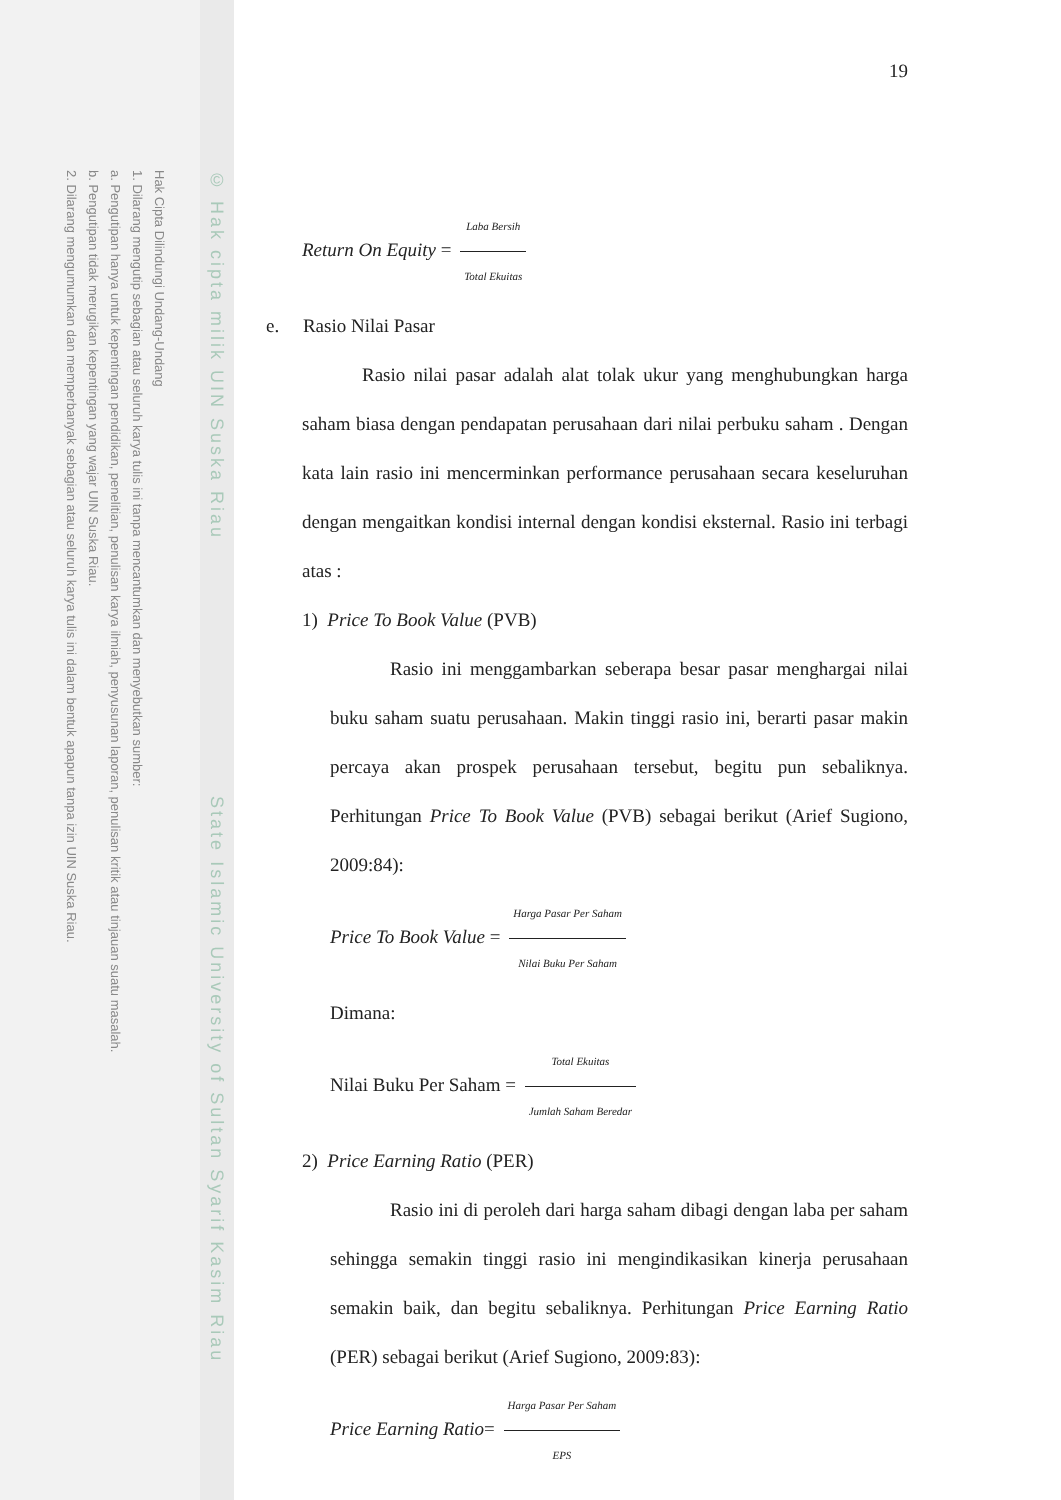Hak Cipta Dilindungi Undang-Undang
1. Dilarang mengutip sebagian atau seluruh karya tulis ini tanpa mencantumkan dan menyebutkan sumber:
a. Pengutipan hanya untuk kepentingan pendidikan, penelitian, penulisan karya ilmiah, penyusunan laporan, penulisan kritik atau tinjauan suatu masalah.
b. Pengutipan tidak merugikan kepentingan yang wajar UIN Suska Riau.
2. Dilarang mengumumkan dan memperbanyak sebagian atau seluruh karya tulis ini dalam bentuk apapun tanpa izin UIN Suska Riau.
© Hak cipta milik UIN Suska Riau State Islamic University of Sultan Syarif Kasim Riau
19
Return On Equity = Laba Bersih Total Ekuitas
e. Rasio Nilai Pasar
Rasio nilai pasar adalah alat tolak ukur yang menghubungkan harga saham biasa dengan pendapatan perusahaan dari nilai perbuku saham . Dengan kata lain rasio ini mencerminkan performance perusahaan secara keseluruhan dengan mengaitkan kondisi internal dengan kondisi eksternal. Rasio ini terbagi atas :
1) Price To Book Value (PVB)
Rasio ini menggambarkan seberapa besar pasar menghargai nilai buku saham suatu perusahaan. Makin tinggi rasio ini, berarti pasar makin percaya akan prospek perusahaan tersebut, begitu pun sebaliknya. Perhitungan Price To Book Value (PVB) sebagai berikut (Arief Sugiono, 2009:84):
Price To Book Value = Harga Pasar Per Saham Nilai Buku Per Saham
Dimana:
Nilai Buku Per Saham = Total Ekuitas Jumlah Saham Beredar
2) Price Earning Ratio (PER)
Rasio ini di peroleh dari harga saham dibagi dengan laba per saham sehingga semakin tinggi rasio ini mengindikasikan kinerja perusahaan semakin baik, dan begitu sebaliknya. Perhitungan Price Earning Ratio (PER) sebagai berikut (Arief Sugiono, 2009:83):
Price Earning Ratio= Harga Pasar Per Saham EPS